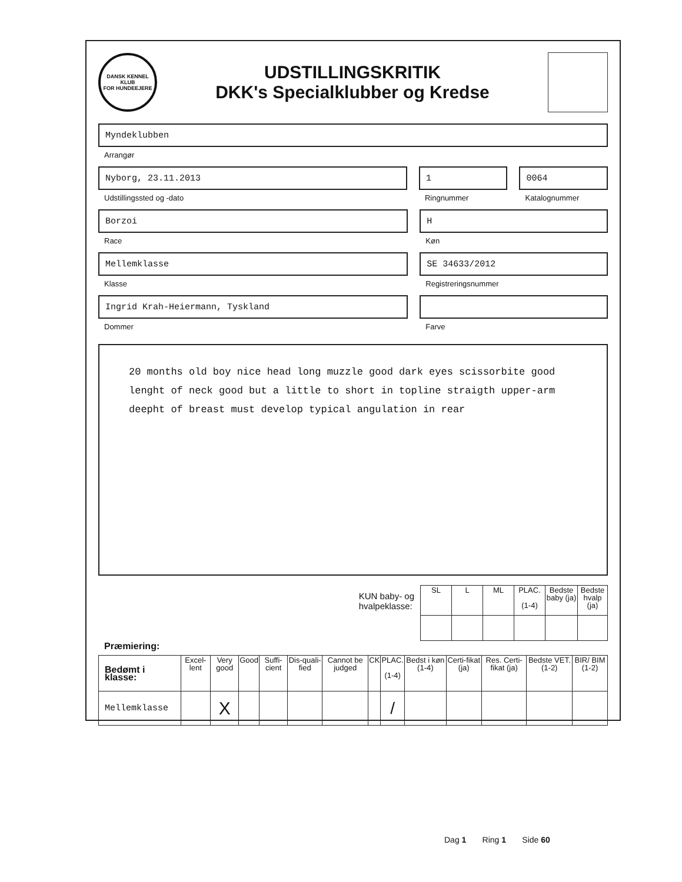DANSK KENNEL KLUB
FOR HUNDEEJERE
UDSTILLINGSKRITIK
DKK's Specialklubber og Kredse
Myndeklubben
Arrangør
Nyborg, 23.11.2013
Udstillingssted og -dato
1
Ringnummer
0064
Katalognummer
Borzoi
Race
H
Køn
Mellemklasse
Klasse
SE 34633/2012
Registreringsnummer
Ingrid Krah-Heiermann, Tyskland
Dommer
Farve
20 months old boy nice head long muzzle good dark eyes scissorbite good lenght of neck good but a little to short in topline straigth upper-arm deepht of breast must develop typical angulation in rear
KUN baby- og
hvalpeklasse:
| SL | L | ML | PLAC. (1-4) | Bedste baby (ja) | Bedste hvalp (ja) |
| --- | --- | --- | --- | --- | --- |
Præmiering:
| Bedømt i klasse: | Excel-lent | Very good | Good | Suffi-cient | Dis-quali-fied | Cannot be judged | CK | PLAC. (1-4) | Bedst i køn (1-4) | Certi-fikat (ja) | Res. Certi-fikat (ja) | Bedste VET. (1-2) | BIR/ BIM (1-2) |
| --- | --- | --- | --- | --- | --- | --- | --- | --- | --- | --- | --- | --- | --- |
| Mellemklasse | | X | | | | | | / | | | | | |
Dag 1 Ring 1 Side 60